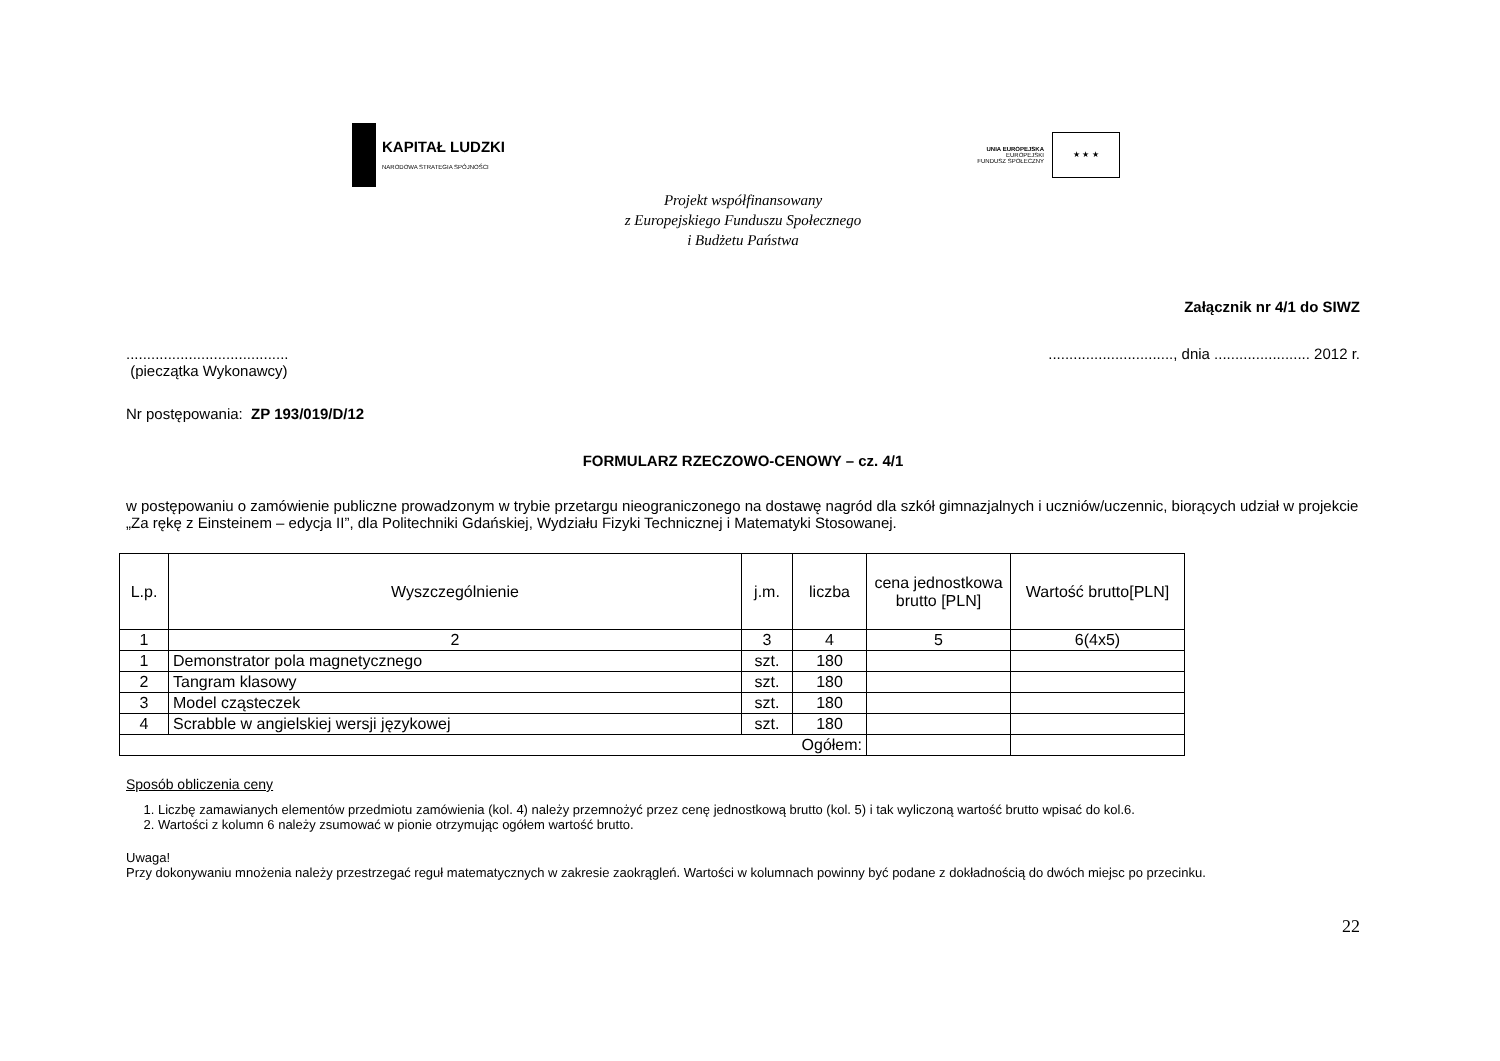KAPITAŁ LUDZKI
NARODOWA STRATEGIA SPÓJNOŚCI
UNIA EUROPEJSKA
EUROPEJSKI
FUNDUSZ SPOŁECZNY
★ ★ ★
Projekt współfinansowany
z Europejskiego Funduszu Społecznego
i Budżetu Państwa
Załącznik nr 4/1 do SIWZ
.......................................
(pieczątka Wykonawcy)
.............................., dnia ....................... 2012 r.
Nr postępowania: ZP 193/019/D/12
FORMULARZ RZECZOWO-CENOWY – cz. 4/1
w postępowaniu o zamówienie publiczne prowadzonym w trybie przetargu nieograniczonego na dostawę nagród dla szkół gimnazjalnych i uczniów/uczennic, biorących udział w projekcie „Za rękę z Einsteinem – edycja II”, dla Politechniki Gdańskiej, Wydziału Fizyki Technicznej i Matematyki Stosowanej.
| L.p. | Wyszczególnienie | j.m. | liczba | cena jednostkowa brutto [PLN] | Wartość brutto[PLN] |
| --- | --- | --- | --- | --- | --- |
| 1 | 2 | 3 | 4 | 5 | 6(4x5) |
| 1 | Demonstrator pola magnetycznego | szt. | 180 | | |
| 2 | Tangram klasowy | szt. | 180 | | |
| 3 | Model cząsteczek | szt. | 180 | | |
| 4 | Scrabble w angielskiej wersji językowej | szt. | 180 | | |
| Ogółem: | | | | | |
Sposób obliczenia ceny
1. Liczbę zamawianych elementów przedmiotu zamówienia (kol. 4) należy przemnożyć przez cenę jednostkową brutto (kol. 5) i tak wyliczoną wartość brutto wpisać do kol.6.
2. Wartości z kolumn 6 należy zsumować w pionie otrzymując ogółem wartość brutto.
Uwaga!
Przy dokonywaniu mnożenia należy przestrzegać reguł matematycznych w zakresie zaokrągleń. Wartości w kolumnach powinny być podane z dokładnością do dwóch miejsc po przecinku.
22